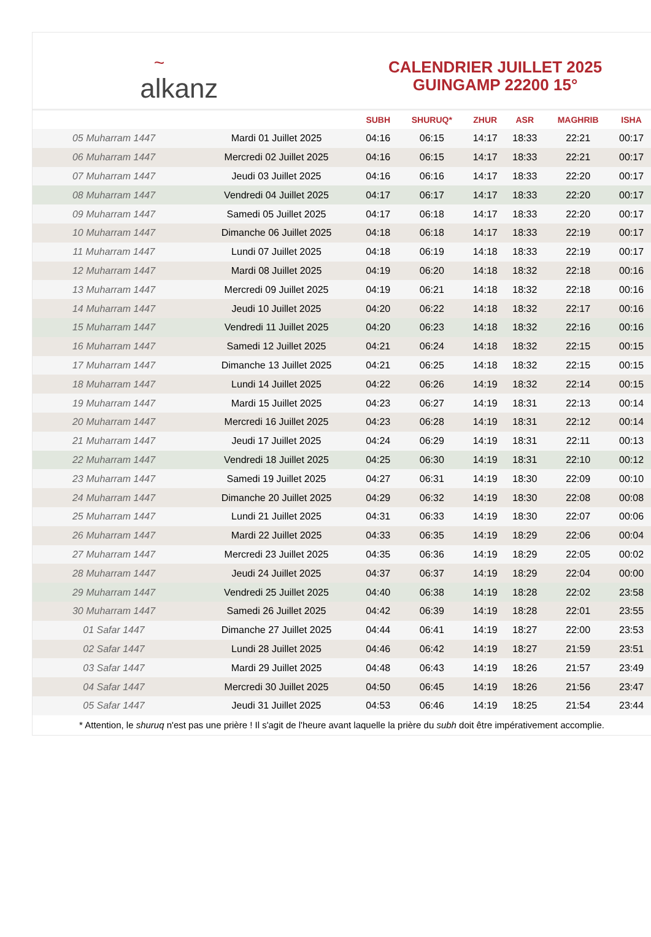~ alkanz
CALENDRIER JUILLET 2025
GUINGAMP 22200 15°
| | | SUBH | SHURUQ* | ZHUR | ASR | MAGHRIB | ISHA |
| --- | --- | --- | --- | --- | --- | --- | --- |
| 05 Muharram 1447 | Mardi 01 Juillet 2025 | 04:16 | 06:15 | 14:17 | 18:33 | 22:21 | 00:17 |
| 06 Muharram 1447 | Mercredi 02 Juillet 2025 | 04:16 | 06:15 | 14:17 | 18:33 | 22:21 | 00:17 |
| 07 Muharram 1447 | Jeudi 03 Juillet 2025 | 04:16 | 06:16 | 14:17 | 18:33 | 22:20 | 00:17 |
| 08 Muharram 1447 | Vendredi 04 Juillet 2025 | 04:17 | 06:17 | 14:17 | 18:33 | 22:20 | 00:17 |
| 09 Muharram 1447 | Samedi 05 Juillet 2025 | 04:17 | 06:18 | 14:17 | 18:33 | 22:20 | 00:17 |
| 10 Muharram 1447 | Dimanche 06 Juillet 2025 | 04:18 | 06:18 | 14:17 | 18:33 | 22:19 | 00:17 |
| 11 Muharram 1447 | Lundi 07 Juillet 2025 | 04:18 | 06:19 | 14:18 | 18:33 | 22:19 | 00:17 |
| 12 Muharram 1447 | Mardi 08 Juillet 2025 | 04:19 | 06:20 | 14:18 | 18:32 | 22:18 | 00:16 |
| 13 Muharram 1447 | Mercredi 09 Juillet 2025 | 04:19 | 06:21 | 14:18 | 18:32 | 22:18 | 00:16 |
| 14 Muharram 1447 | Jeudi 10 Juillet 2025 | 04:20 | 06:22 | 14:18 | 18:32 | 22:17 | 00:16 |
| 15 Muharram 1447 | Vendredi 11 Juillet 2025 | 04:20 | 06:23 | 14:18 | 18:32 | 22:16 | 00:16 |
| 16 Muharram 1447 | Samedi 12 Juillet 2025 | 04:21 | 06:24 | 14:18 | 18:32 | 22:15 | 00:15 |
| 17 Muharram 1447 | Dimanche 13 Juillet 2025 | 04:21 | 06:25 | 14:18 | 18:32 | 22:15 | 00:15 |
| 18 Muharram 1447 | Lundi 14 Juillet 2025 | 04:22 | 06:26 | 14:19 | 18:32 | 22:14 | 00:15 |
| 19 Muharram 1447 | Mardi 15 Juillet 2025 | 04:23 | 06:27 | 14:19 | 18:31 | 22:13 | 00:14 |
| 20 Muharram 1447 | Mercredi 16 Juillet 2025 | 04:23 | 06:28 | 14:19 | 18:31 | 22:12 | 00:14 |
| 21 Muharram 1447 | Jeudi 17 Juillet 2025 | 04:24 | 06:29 | 14:19 | 18:31 | 22:11 | 00:13 |
| 22 Muharram 1447 | Vendredi 18 Juillet 2025 | 04:25 | 06:30 | 14:19 | 18:31 | 22:10 | 00:12 |
| 23 Muharram 1447 | Samedi 19 Juillet 2025 | 04:27 | 06:31 | 14:19 | 18:30 | 22:09 | 00:10 |
| 24 Muharram 1447 | Dimanche 20 Juillet 2025 | 04:29 | 06:32 | 14:19 | 18:30 | 22:08 | 00:08 |
| 25 Muharram 1447 | Lundi 21 Juillet 2025 | 04:31 | 06:33 | 14:19 | 18:30 | 22:07 | 00:06 |
| 26 Muharram 1447 | Mardi 22 Juillet 2025 | 04:33 | 06:35 | 14:19 | 18:29 | 22:06 | 00:04 |
| 27 Muharram 1447 | Mercredi 23 Juillet 2025 | 04:35 | 06:36 | 14:19 | 18:29 | 22:05 | 00:02 |
| 28 Muharram 1447 | Jeudi 24 Juillet 2025 | 04:37 | 06:37 | 14:19 | 18:29 | 22:04 | 00:00 |
| 29 Muharram 1447 | Vendredi 25 Juillet 2025 | 04:40 | 06:38 | 14:19 | 18:28 | 22:02 | 23:58 |
| 30 Muharram 1447 | Samedi 26 Juillet 2025 | 04:42 | 06:39 | 14:19 | 18:28 | 22:01 | 23:55 |
| 01 Safar 1447 | Dimanche 27 Juillet 2025 | 04:44 | 06:41 | 14:19 | 18:27 | 22:00 | 23:53 |
| 02 Safar 1447 | Lundi 28 Juillet 2025 | 04:46 | 06:42 | 14:19 | 18:27 | 21:59 | 23:51 |
| 03 Safar 1447 | Mardi 29 Juillet 2025 | 04:48 | 06:43 | 14:19 | 18:26 | 21:57 | 23:49 |
| 04 Safar 1447 | Mercredi 30 Juillet 2025 | 04:50 | 06:45 | 14:19 | 18:26 | 21:56 | 23:47 |
| 05 Safar 1447 | Jeudi 31 Juillet 2025 | 04:53 | 06:46 | 14:19 | 18:25 | 21:54 | 23:44 |
* Attention, le shuruq n'est pas une prière ! Il s'agit de l'heure avant laquelle la prière du subh doit être impérativement accomplie.